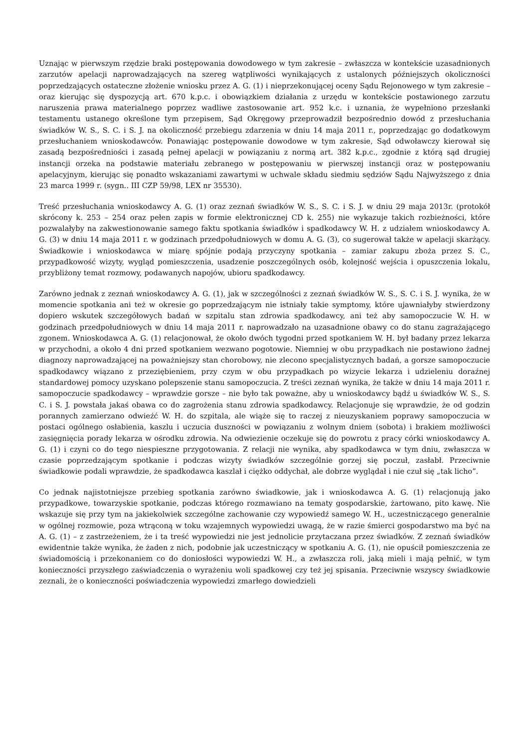Uznając w pierwszym rzędzie braki postępowania dowodowego w tym zakresie – zwłaszcza w kontekście uzasadnionych zarzutów apelacji naprowadzających na szereg wątpliwości wynikających z ustalonych późniejszych okoliczności poprzedzających ostateczne złożenie wniosku przez A. G. (1) i nieprzekonującej oceny Sądu Rejonowego w tym zakresie – oraz kierując się dyspozycją art. 670 k.p.c. i obowiązkiem działania z urzędu w kontekście postawionego zarzutu naruszenia prawa materialnego poprzez wadliwe zastosowanie art. 952 k.c. i uznania, że wypełniono przesłanki testamentu ustanego określone tym przepisem, Sąd Okręgowy przeprowadził bezpośrednio dowód z przesłuchania świadków W. S., S. C. i S. J. na okoliczność przebiegu zdarzenia w dniu 14 maja 2011 r., poprzedzając go dodatkowym przesłuchaniem wnioskodawców. Ponawiając postępowanie dowodowe w tym zakresie, Sąd odwoławczy kierował się zasadą bezpośredniości i zasadą pełnej apelacji w powiązaniu z normą art. 382 k.p.c., zgodnie z którą sąd drugiej instancji orzeka na podstawie materiału zebranego w postępowaniu w pierwszej instancji oraz w postępowaniu apelacyjnym, kierując się ponadto wskazaniami zawartymi w uchwale składu siedmiu sędziów Sądu Najwyższego z dnia 23 marca 1999 r. (sygn.. III CZP 59/98, LEX nr 35530).
Treść przesłuchania wnioskodawcy A. G. (1) oraz zeznań świadków W. S., S. C. i S. J. w dniu 29 maja 2013r. (protokół skrócony k. 253 – 254 oraz pełen zapis w formie elektronicznej CD k. 255) nie wykazuje takich rozbieżności, które pozwalałyby na zakwestionowanie samego faktu spotkania świadków i spadkodawcy W. H. z udziałem wnioskodawcy A. G. (3) w dniu 14 maja 2011 r. w godzinach przedpołudniowych w domu A. G. (3), co sugerował także w apelacji skarżący. Świadkowie i wnioskodawca w miarę spójnie podają przyczyny spotkania – zamiar zakupu zboża przez S. C., przypadkowość wizyty, wygląd pomieszczenia, usadzenie poszczególnych osób, kolejność wejścia i opuszczenia lokalu, przybliżony temat rozmowy, podawanych napojów, ubioru spadkodawcy.
Zarówno jednak z zeznań wnioskodawcy A. G. (1), jak w szczególności z zeznań świadków W. S., S. C. i S. J. wynika, że w momencie spotkania ani też w okresie go poprzedzającym nie istniały takie symptomy, które ujawniałyby stwierdzony dopiero wskutek szczegółowych badań w szpitalu stan zdrowia spadkodawcy, ani też aby samopoczucie W. H. w godzinach przedpołudniowych w dniu 14 maja 2011 r. naprowadzało na uzasadnione obawy co do stanu zagrażającego zgonem. Wnioskodawca A. G. (1) relacjonował, że około dwóch tygodni przed spotkaniem W. H. był badany przez lekarza w przychodni, a około 4 dni przed spotkaniem wezwano pogotowie. Niemniej w obu przypadkach nie postawiono żadnej diagnozy naprowadzającej na poważniejszy stan chorobowy, nie zlecono specjalistycznych badań, a gorsze samopoczucie spadkodawcy wiązano z przeziębieniem, przy czym w obu przypadkach po wizycie lekarza i udzieleniu doraźnej standardowej pomocy uzyskano polepszenie stanu samopoczucia. Z treści zeznań wynika, że także w dniu 14 maja 2011 r. samopoczucie spadkodawcy – wprawdzie gorsze – nie było tak poważne, aby u wnioskodawcy bądź u świadków W. S., S. C. i S. J. powstała jakaś obawa co do zagrożenia stanu zdrowia spadkodawcy. Relacjonuje się wprawdzie, że od godzin porannych zamierzano odwieźć W. H. do szpitala, ale wiąże się to raczej z nieuzyskaniem poprawy samopoczucia w postaci ogólnego osłabienia, kaszlu i uczucia duszności w powiązaniu z wolnym dniem (sobota) i brakiem możliwości zasięgnięcia porady lekarza w ośrodku zdrowia. Na odwiezienie oczekuje się do powrotu z pracy córki wnioskodawcy A. G. (1) i czyni co do tego niespieszne przygotowania. Z relacji nie wynika, aby spadkodawca w tym dniu, zwłaszcza w czasie poprzedzającym spotkanie i podczas wizyty świadków szczególnie gorzej się poczuł, zasłabł. Przeciwnie świadkowie podali wprawdzie, że spadkodawca kaszlał i ciężko oddychał, ale dobrze wyglądał i nie czuł się „tak licho”.
Co jednak najistotniejsze przebieg spotkania zarówno świadkowie, jak i wnioskodawca A. G. (1) relacjonują jako przypadkowe, towarzyskie spotkanie, podczas którego rozmawiano na tematy gospodarskie, żartowano, pito kawę. Nie wskazuje się przy tym na jakiekolwiek szczególne zachowanie czy wypowiedź samego W. H., uczestniczącego generalnie w ogólnej rozmowie, poza wtrąconą w toku wzajemnych wypowiedzi uwagą, że w razie śmierci gospodarstwo ma być na A. G. (1) – z zastrzeżeniem, że i ta treść wypowiedzi nie jest jednolicie przytaczana przez świadków. Z zeznań świadków ewidentnie także wynika, że żaden z nich, podobnie jak uczestniczący w spotkaniu A. G. (1), nie opuścił pomieszczenia ze świadomością i przekonaniem co do doniosłości wypowiedzi W. H., a zwłaszcza roli, jaką mieli i mają pełnić, w tym konieczności przyszłego zaświadczenia o wyrażeniu woli spadkowej czy też jej spisania. Przeciwnie wszyscy świadkowie zeznali, że o konieczności poświadczenia wypowiedzi zmarłego dowiedzieli